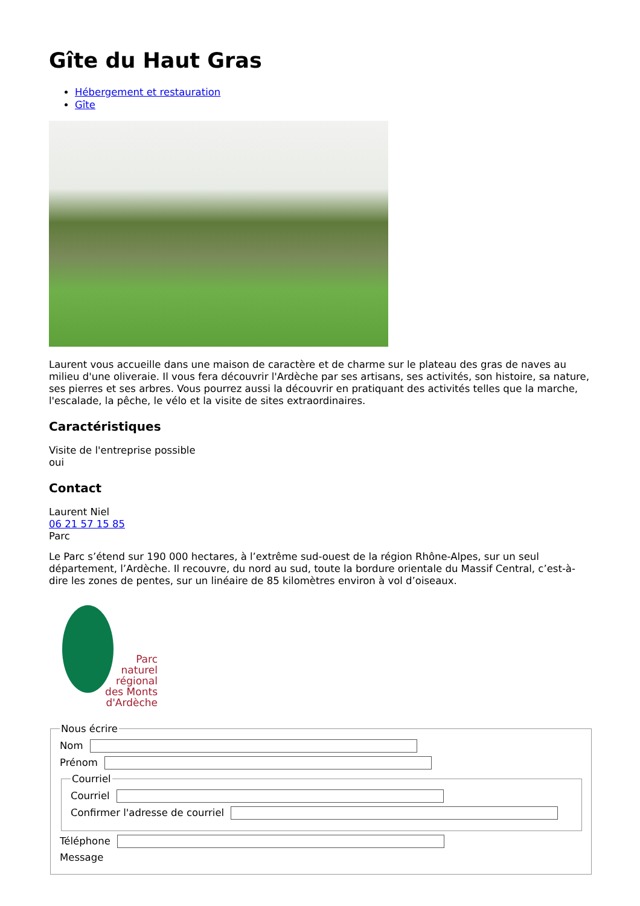Gîte du Haut Gras
Hébergement et restauration
Gîte
Laurent vous accueille dans une maison de caractère et de charme sur le plateau des gras de naves au milieu d'une oliveraie. Il vous fera découvrir l'Ardèche par ses artisans, ses activités, son histoire, sa nature, ses pierres et ses arbres. Vous pourrez aussi la découvrir en pratiquant des activités telles que la marche, l'escalade, la pêche, le vélo et la visite de sites extraordinaires.
Caractéristiques
Visite de l'entreprise possible
oui
Contact
Laurent Niel
06 21 57 15 85
Parc
Le Parc s’étend sur 190 000 hectares, à l’extrême sud-ouest de la région Rhône-Alpes, sur un seul département, l’Ardèche. Il recouvre, du nord au sud, toute la bordure orientale du Massif Central, c’est-à-dire les zones de pentes, sur un linéaire de 85 kilomètres environ à vol d’oiseaux.
Parc
naturel
régional
des Monts d'Ardèche
Nous écrire
Nom
Prénom
Courriel
Courriel
Confirmer l'adresse de courriel
Téléphone
Message